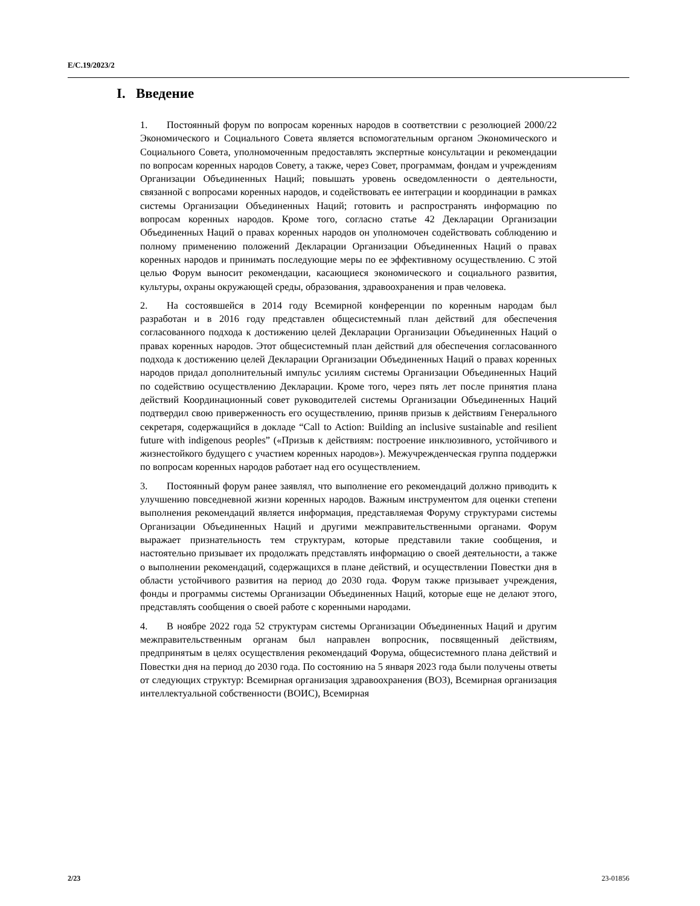E/C.19/2023/2
I. Введение
1. Постоянный форум по вопросам коренных народов в соответствии с резолюцией 2000/22 Экономического и Социального Совета является вспомогательным органом Экономического и Социального Совета, уполномоченным предоставлять экспертные консультации и рекомендации по вопросам коренных народов Совету, а также, через Совет, программам, фондам и учреждениям Организации Объединенных Наций; повышать уровень осведомленности о деятельности, связанной с вопросами коренных народов, и содействовать ее интеграции и координации в рамках системы Организации Объединенных Наций; готовить и распространять информацию по вопросам коренных народов. Кроме того, согласно статье 42 Декларации Организации Объединенных Наций о правах коренных народов он уполномочен содействовать соблюдению и полному применению положений Декларации Организации Объединенных Наций о правах коренных народов и принимать последующие меры по ее эффективному осуществлению. С этой целью Форум выносит рекомендации, касающиеся экономического и социального развития, культуры, охраны окружающей среды, образования, здравоохранения и прав человека.
2. На состоявшейся в 2014 году Всемирной конференции по коренным народам был разработан и в 2016 году представлен общесистемный план действий для обеспечения согласованного подхода к достижению целей Декларации Организации Объединенных Наций о правах коренных народов. Этот общесистемный план действий для обеспечения согласованного подхода к достижению целей Декларации Организации Объединенных Наций о правах коренных народов придал дополнительный импульс усилиям системы Организации Объединенных Наций по содействию осуществлению Декларации. Кроме того, через пять лет после принятия плана действий Координационный совет руководителей системы Организации Объединенных Наций подтвердил свою приверженность его осуществлению, приняв призыв к действиям Генерального секретаря, содержащийся в докладе “Call to Action: Building an inclusive sustainable and resilient future with indigenous peoples” («Призыв к действиям: построение инклюзивного, устойчивого и жизнестойкого будущего с участием коренных народов»). Межучрежденческая группа поддержки по вопросам коренных народов работает над его осуществлением.
3. Постоянный форум ранее заявлял, что выполнение его рекомендаций должно приводить к улучшению повседневной жизни коренных народов. Важным инструментом для оценки степени выполнения рекомендаций является информация, представляемая Форуму структурами системы Организации Объединенных Наций и другими межправительственными органами. Форум выражает признательность тем структурам, которые представили такие сообщения, и настоятельно призывает их продолжать представлять информацию о своей деятельности, а также о выполнении рекомендаций, содержащихся в плане действий, и осуществлении Повестки дня в области устойчивого развития на период до 2030 года. Форум также призывает учреждения, фонды и программы системы Организации Объединенных Наций, которые еще не делают этого, представлять сообщения о своей работе с коренными народами.
4. В ноябре 2022 года 52 структурам системы Организации Объединенных Наций и другим межправительственным органам был направлен вопросник, посвященный действиям, предпринятым в целях осуществления рекомендаций Форума, общесистемного плана действий и Повестки дня на период до 2030 года. По состоянию на 5 января 2023 года были получены ответы от следующих структур: Всемирная организация здравоохранения (ВОЗ), Всемирная организация интеллектуальной собственности (ВОИС), Всемирная
2/23 23-01856